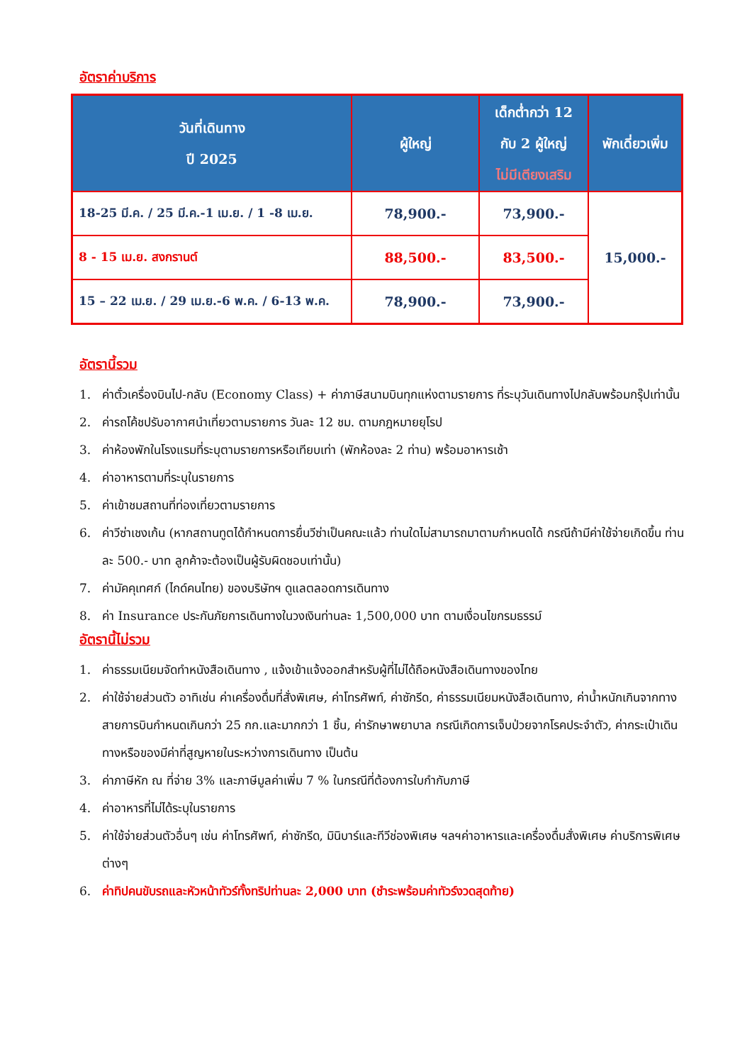อัตราค่าบริการ
| วันที่เดินทาง ปี 2025 | ผู้ใหญ่ | เด็กต่ำกว่า 12 กับ 2 ผู้ใหญ่ ไม่มีเตียงเสริม | พักเดี่ยวเพิ่ม |
| --- | --- | --- | --- |
| 18-25 มี.ค. / 25 มี.ค.-1 เม.ย. / 1 -8 เม.ย. | 78,900.- | 73,900.- | 15,000.- |
| 8 - 15 เม.ย. สงกรานต์ | 88,500.- | 83,500.- | |
| 15 – 22 เม.ย. / 29 เม.ย.-6 พ.ค. / 6-13 พ.ค. | 78,900.- | 73,900.- | |
อัตรานี้รวม
1. ค่าตั๋วเครื่องบินไป-กลับ (Economy Class) + ค่าภาษีสนามบินทุกแห่งตามรายการ ที่ระบุวันเดินทางไปกลับพร้อมกรุ๊ปเท่านั้น
2. ค่ารถโค้ชปรับอากาศนำเที่ยวตามรายการ วันละ 12 ชม. ตามกฎหมายยุโรป
3. ค่าห้องพักในโรงแรมที่ระบุตามรายการหรือเทียบเท่า (พักห้องละ 2 ท่าน) พร้อมอาหารเช้า
4. ค่าอาหารตามที่ระบุในรายการ
5. ค่าเข้าชมสถานที่ท่องเที่ยวตามรายการ
6. ค่าวีซ่าเชงเก้น (หากสถานทูตได้กำหนดการยื่นวีซ่าเป็นคณะแล้ว ท่านใดไม่สามารถมาตามกำหนดได้ กรณีถ้ามีค่าใช้จ่ายเกิดขึ้น ท่านละ 500.- บาท ลูกค้าจะต้องเป็นผู้รับผิดชอบเท่านั้น)
7. ค่ามัคคุเทศก์ (ไกด์คนไทย) ของบริษัทฯ ดูแลตลอดการเดินทาง
8. ค่า Insurance ประกันภัยการเดินทางในวงเงินท่านละ 1,500,000 บาท ตามเงื่อนไขกรมธรรม์
อัตรานี้ไม่รวม
1. ค่าธรรมเนียมจัดทำหนังสือเดินทาง , แจ้งเข้าแจ้งออกสำหรับผู้ที่ไม่ได้ถือหนังสือเดินทางของไทย
2. ค่าใช้จ่ายส่วนตัว อาทิเช่น ค่าเครื่องดื่มที่สั่งพิเศษ, ค่าโทรศัพท์, ค่าซักรีด, ค่าธรรมเนียมหนังสือเดินทาง, ค่าน้ำหนักเกินจากทางสายการบินกำหนดเกินกว่า 25 กก.และมากกว่า 1 ชิ้น, ค่ารักษาพยาบาล กรณีเกิดการเจ็บป่วยจากโรคประจำตัว, ค่ากระเป๋าเดินทางหรือของมีค่าที่สูญหายในระหว่างการเดินทาง เป็นต้น
3. ค่าภาษีหัก ณ ที่จ่าย 3% และภาษีมูลค่าเพิ่ม 7 % ในกรณีที่ต้องการใบกำกับภาษี
4. ค่าอาหารที่ไม่ได้ระบุในรายการ
5. ค่าใช้จ่ายส่วนตัวอื่นๆ เช่น ค่าโทรศัพท์, ค่าซักรีด, มินิบาร์และทีวีช่องพิเศษ ฯลฯค่าอาหารและเครื่องดื่มสั่งพิเศษ ค่าบริการพิเศษต่างๆ
6. ค่าทิปคนขับรถและหัวหน้าทัวร์ทั้งทริปท่านละ 2,000 บาท (ชำระพร้อมค่าทัวร์งวดสุดท้าย)